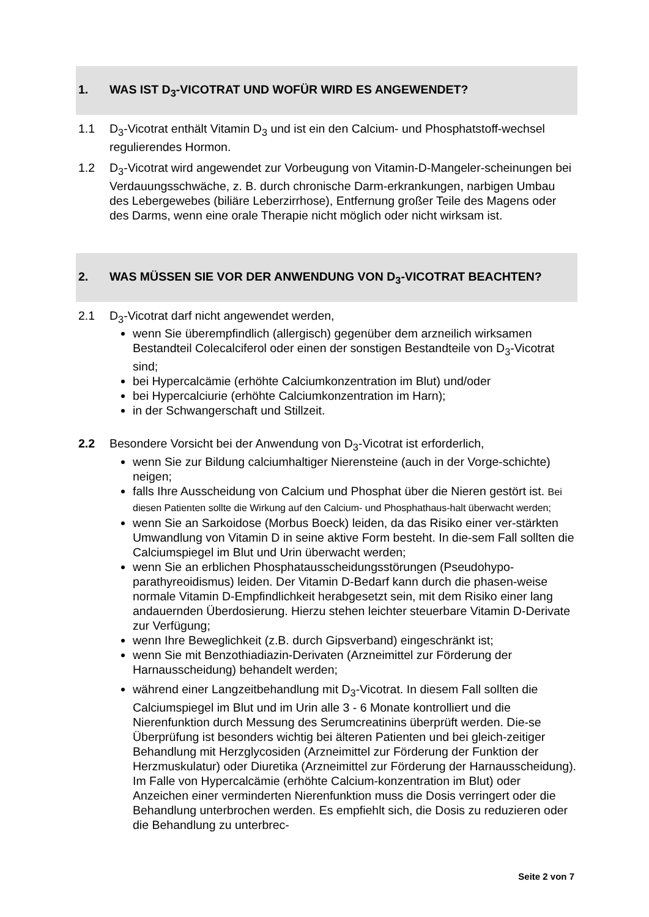1. WAS IST D<sub>3</sub>-VICOTRAT UND WOFÜR WIRD ES ANGEWENDET?
1.1 D<sub>3</sub>-Vicotrat enthält Vitamin D<sub>3</sub> und ist ein den Calcium- und Phosphatstoff-wechsel regulierendes Hormon.
1.2 D<sub>3</sub>-Vicotrat wird angewendet zur Vorbeugung von Vitamin-D-Mangeler-scheinungen bei Verdauungsschwäche, z. B. durch chronische Darm-erkrankungen, narbigen Umbau des Lebergewebes (biliäre Leberzirrhose), Entfernung großer Teile des Magens oder des Darms, wenn eine orale Therapie nicht möglich oder nicht wirksam ist.
2. WAS MÜSSEN SIE VOR DER ANWENDUNG VON D<sub>3</sub>-VICOTRAT BEACHTEN?
2.1 D<sub>3</sub>-Vicotrat darf nicht angewendet werden,
wenn Sie überempfindlich (allergisch) gegenüber dem arzneilich wirksamen Bestandteil Colecalciferol oder einen der sonstigen Bestandteile von D<sub>3</sub>-Vicotrat sind;
bei Hypercalcämie (erhöhte Calciumkonzentration im Blut) und/oder
bei Hypercalciurie (erhöhte Calciumkonzentration im Harn);
in der Schwangerschaft und Stillzeit.
2.2 Besondere Vorsicht bei der Anwendung von D<sub>3</sub>-Vicotrat ist erforderlich,
wenn Sie zur Bildung calciumhaltiger Nierensteine (auch in der Vorge-schichte) neigen;
falls Ihre Ausscheidung von Calcium und Phosphat über die Nieren gestört ist. Bei diesen Patienten sollte die Wirkung auf den Calcium- und Phosphathaus-halt überwacht werden;
wenn Sie an Sarkoidose (Morbus Boeck) leiden, da das Risiko einer ver-stärkten Umwandlung von Vitamin D in seine aktive Form besteht. In die-sem Fall sollten die Calciumspiegel im Blut und Urin überwacht werden;
wenn Sie an erblichen Phosphatausscheidungsstörungen (Pseudohypo-parathyreoidismus) leiden. Der Vitamin D-Bedarf kann durch die phasen-weise normale Vitamin D-Empfindlichkeit herabgesetzt sein, mit dem Risiko einer lang andauernden Überdosierung. Hierzu stehen leichter steuerbare Vitamin D-Derivate zur Verfügung;
wenn Ihre Beweglichkeit (z.B. durch Gipsverband) eingeschränkt ist;
wenn Sie mit Benzothiadiazin-Derivaten (Arzneimittel zur Förderung der Harnausscheidung) behandelt werden;
während einer Langzeitbehandlung mit D<sub>3</sub>-Vicotrat. In diesem Fall sollten die Calciumspiegel im Blut und im Urin alle 3 - 6 Monate kontrolliert und die Nierenfunktion durch Messung des Serumcreatinins überprüft werden. Die-se Überprüfung ist besonders wichtig bei älteren Patienten und bei gleich-zeitiger Behandlung mit Herzglycosiden (Arzneimittel zur Förderung der Funktion der Herzmuskulatur) oder Diuretika (Arzneimittel zur Förderung der Harnausscheidung). Im Falle von Hypercalcämie (erhöhte Calcium-konzentration im Blut) oder Anzeichen einer verminderten Nierenfunktion muss die Dosis verringert oder die Behandlung unterbrochen werden. Es empfiehlt sich, die Dosis zu reduzieren oder die Behandlung zu unterbrec-
Seite 2 von 7